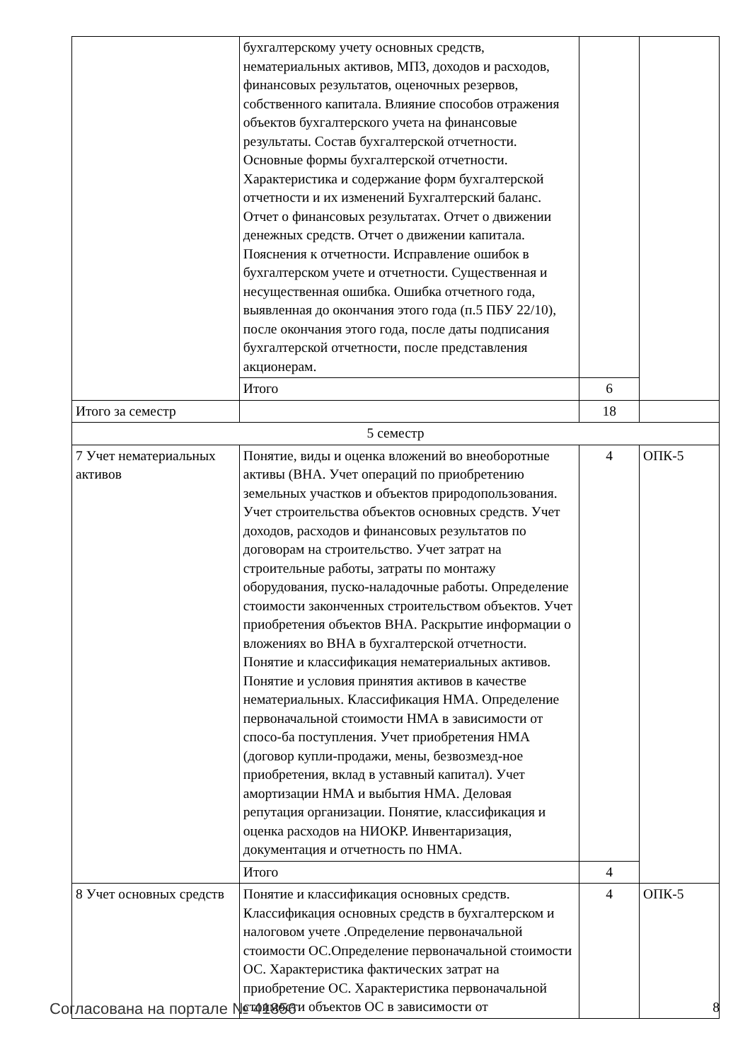| | бухгалтерскому учету основных средств, нематериальных активов, МПЗ, доходов и расходов, финансовых результатов, оценочных резервов, собственного капитала. Влияние способов отражения объектов бухгалтерского учета на финансовые результаты. Состав бухгалтерской отчетности. Основные формы бухгалтерской отчетности. Характеристика и содержание форм бухгалтерской отчетности и их изменений Бухгалтерский баланс. Отчет о финансовых результатах. Отчет о движении денежных средств. Отчет о движении капитала. Пояснения к отчетности. Исправление ошибок в бухгалтерском учете и отчетности. Существенная и несущественная ошибка. Ошибка отчетного года, выявленная до окончания этого года (п.5 ПБУ 22/10), после окончания этого года, после даты подписания бухгалтерской отчетности, после представления акционерам. | | |
| | Итого | 6 | |
| Итого за семестр | | 18 | |
| 5 семестр | | | |
| 7 Учет нематериальных активов | Понятие, виды и оценка вложений во внеоборотные активы (ВНА. Учет операций по приобретению земельных участков и объектов природопользования. Учет строительства объектов основных средств. Учет доходов, расходов и финансовых результатов по договорам на строительство. Учет затрат на строительные работы, затраты по монтажу оборудования, пуско-наладочные работы. Определение стоимости законченных строительством объектов. Учет приобретения объектов ВНА. Раскрытие информации о вложениях во ВНА в бухгалтерской отчетности. Понятие и классификация нематериальных активов. Понятие и условия принятия активов в качестве нематериальных. Классификация НМА. Определение первоначальной стоимости НМА в зависимости от спосо-ба поступления. Учет приобретения НМА (договор купли-продажи, мены, безвозмезд-ное приобретения, вклад в уставный капитал). Учет амортизации НМА и выбытия НМА. Деловая репутация организации. Понятие, классификация и оценка расходов на НИОКР. Инвентаризация, документация и отчетность по НМА. | 4 | ОПК-5 |
| | Итого | 4 | |
| 8 Учет основных средств | Понятие и классификация основных средств. Классификация основных средств в бухгалтерском и налоговом учете .Определение первоначальной стоимости ОС.Определение первоначальной стоимости ОС. Характеристика фактических затрат на приобретение ОС. Характеристика первоначальной стоимости объектов ОС в зависимости от | 4 | ОПК-5 |
Согласована на портале № 41856 8